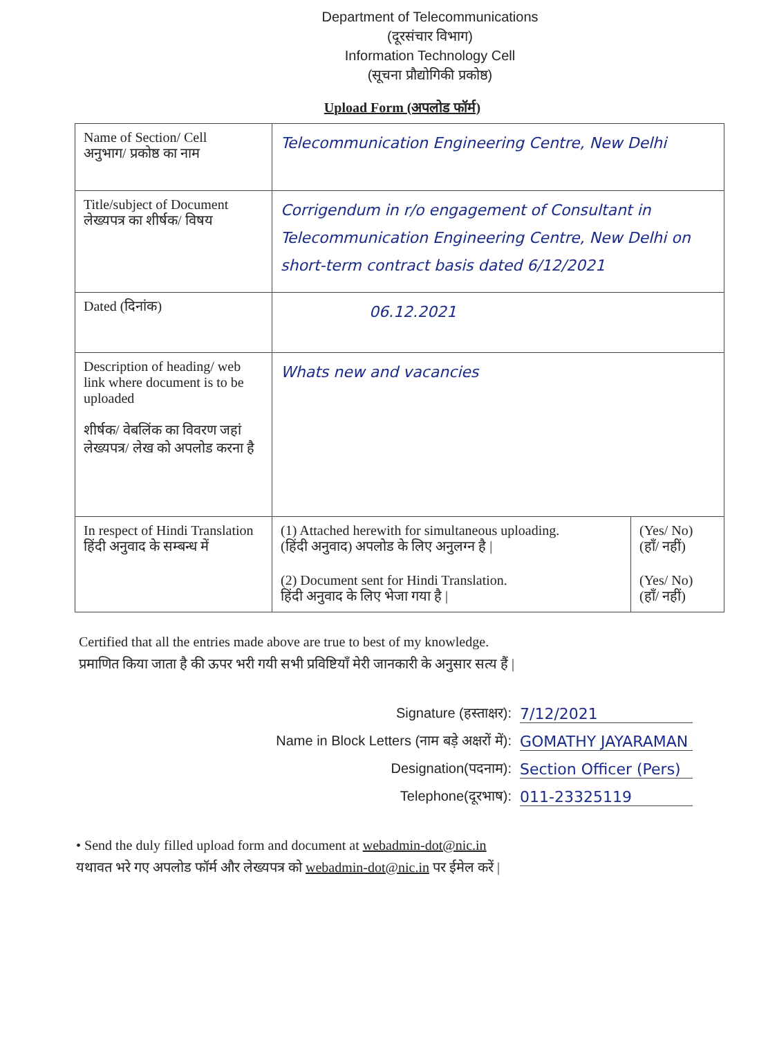Department of Telecommunications
(दूरसंचार विभाग)
Information Technology Cell
(सूचना प्रौद्योगिकी प्रकोष्ठ)
Upload Form (अपलोड फॉर्म)
| Name of Section/ Cell अनुभाग/ प्रकोष्ठ का नाम | Telecommunication Engineering Centre, New Delhi | |
| Title/subject of Document लेख्यपत्र का शीर्षक/ विषय | Corrigendum in r/o engagement of Consultant in Telecommunication Engineering Centre, New Delhi on short-term contract basis dated 6/12/2021 | |
| Dated (दिनांक) | 06.12.2021 | |
| Description of heading/ web link where document is to be uploaded शीर्षक/ वेबलिंक का विवरण जहां लेख्यपत्र/ लेख को अपलोड करना है | Whats new and vacancies | |
| In respect of Hindi Translation हिंदी अनुवाद के सम्बन्ध में | (1) Attached herewith for simultaneous uploading. (हिंदी अनुवाद) अपलोड के लिए अनुलग्न है / (2) Document sent for Hindi Translation. हिंदी अनुवाद के लिए भेजा गया है / | (Yes/ No) (हाँ/ नहीं) (Yes/ No) (हाँ/ नहीं) |
Certified that all the entries made above are true to best of my knowledge.
प्रमाणित किया जाता है की ऊपर भरी गयी सभी प्रविष्टियाँ मेरी जानकारी के अनुसार सत्य हैं |
Signature (हस्ताक्षर): 7/12/2021
Name in Block Letters (नाम बड़े अक्षरों में): GOMATHY JAYARAMAN
Designation(पदनाम): Section Officer (Pers)
Telephone(दूरभाष): 011-23325119
• Send the duly filled upload form and document at webadmin-dot@nic.in
यथावत भरे गए अपलोड फॉर्म और लेख्यपत्र को webadmin-dot@nic.in पर ईमेल करें |